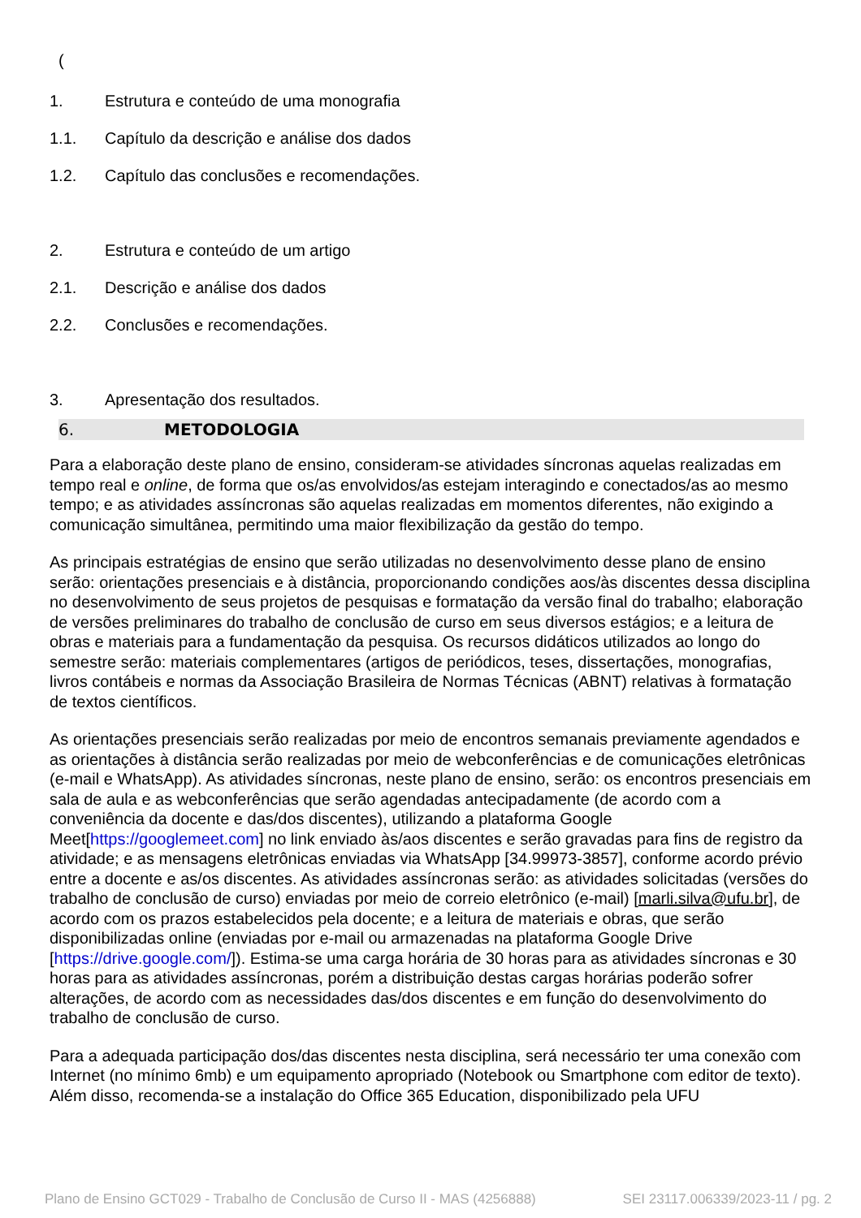(
1. Estrutura e conteúdo de uma monografia
1.1. Capítulo da descrição e análise dos dados
1.2. Capítulo das conclusões e recomendações.
2. Estrutura e conteúdo de um artigo
2.1. Descrição e análise dos dados
2.2. Conclusões e recomendações.
3. Apresentação dos resultados.
6. METODOLOGIA
Para a elaboração deste plano de ensino, consideram-se atividades síncronas aquelas realizadas em tempo real e online, de forma que os/as envolvidos/as estejam interagindo e conectados/as ao mesmo tempo; e as atividades assíncronas são aquelas realizadas em momentos diferentes, não exigindo a comunicação simultânea, permitindo uma maior flexibilização da gestão do tempo.
As principais estratégias de ensino que serão utilizadas no desenvolvimento desse plano de ensino serão: orientações presenciais e à distância, proporcionando condições aos/às discentes dessa disciplina no desenvolvimento de seus projetos de pesquisas e formatação da versão final do trabalho; elaboração de versões preliminares do trabalho de conclusão de curso em seus diversos estágios; e a leitura de obras e materiais para a fundamentação da pesquisa. Os recursos didáticos utilizados ao longo do semestre serão: materiais complementares (artigos de periódicos, teses, dissertações, monografias, livros contábeis e normas da Associação Brasileira de Normas Técnicas (ABNT) relativas à formatação de textos científicos.
As orientações presenciais serão realizadas por meio de encontros semanais previamente agendados e as orientações à distância serão realizadas por meio de webconferências e de comunicações eletrônicas (e-mail e WhatsApp). As atividades síncronas, neste plano de ensino, serão: os encontros presenciais em sala de aula e as webconferências que serão agendadas antecipadamente (de acordo com a conveniência da docente e das/dos discentes), utilizando a plataforma Google Meet[https://googlemeet.com] no link enviado às/aos discentes e serão gravadas para fins de registro da atividade; e as mensagens eletrônicas enviadas via WhatsApp [34.99973-3857], conforme acordo prévio entre a docente e as/os discentes. As atividades assíncronas serão: as atividades solicitadas (versões do trabalho de conclusão de curso) enviadas por meio de correio eletrônico (e-mail) [marli.silva@ufu.br], de acordo com os prazos estabelecidos pela docente; e a leitura de materiais e obras, que serão disponibilizadas online (enviadas por e-mail ou armazenadas na plataforma Google Drive [https://drive.google.com/]). Estima-se uma carga horária de 30 horas para as atividades síncronas e 30 horas para as atividades assíncronas, porém a distribuição destas cargas horárias poderão sofrer alterações, de acordo com as necessidades das/dos discentes e em função do desenvolvimento do trabalho de conclusão de curso.
Para a adequada participação dos/das discentes nesta disciplina, será necessário ter uma conexão com Internet (no mínimo 6mb) e um equipamento apropriado (Notebook ou Smartphone com editor de texto). Além disso, recomenda-se a instalação do Office 365 Education, disponibilizado pela UFU
Plano de Ensino GCT029 - Trabalho de Conclusão de Curso II - MAS (4256888) SEI 23117.006339/2023-11 / pg. 2